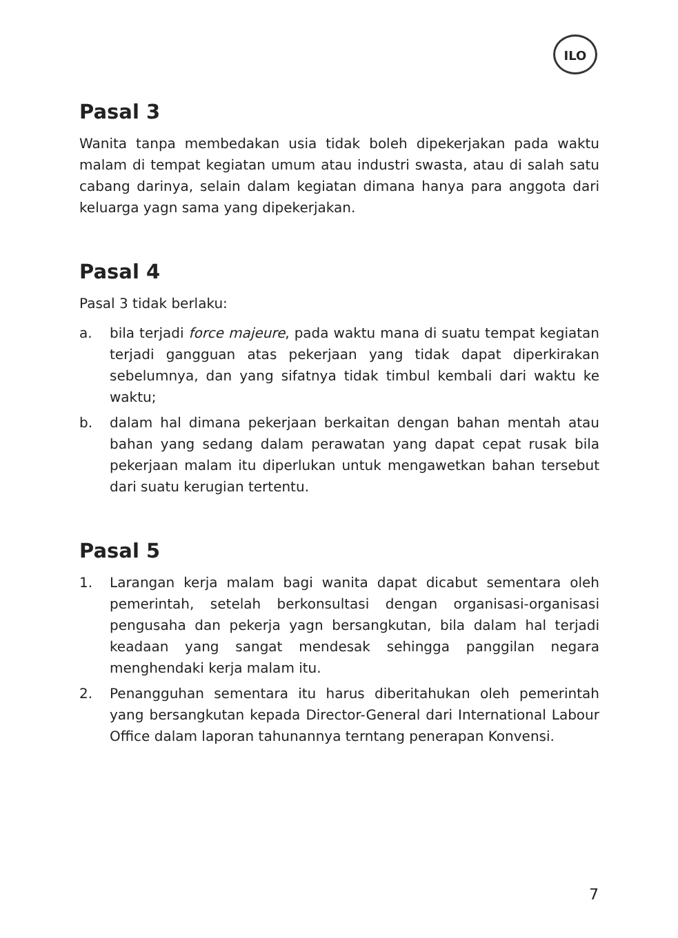ILO
Pasal 3
Wanita tanpa membedakan usia tidak boleh dipekerjakan pada waktu malam di tempat kegiatan umum atau industri swasta, atau di salah satu cabang darinya, selain dalam kegiatan dimana hanya para anggota dari keluarga yagn sama yang dipekerjakan.
Pasal 4
Pasal 3 tidak berlaku:
a. bila terjadi force majeure, pada waktu mana di suatu tempat kegiatan terjadi gangguan atas pekerjaan yang tidak dapat diperkirakan sebelumnya, dan yang sifatnya tidak timbul kembali dari waktu ke waktu;
b. dalam hal dimana pekerjaan berkaitan dengan bahan mentah atau bahan yang sedang dalam perawatan yang dapat cepat rusak bila pekerjaan malam itu diperlukan untuk mengawetkan bahan tersebut dari suatu kerugian tertentu.
Pasal 5
1. Larangan kerja malam bagi wanita dapat dicabut sementara oleh pemerintah, setelah berkonsultasi dengan organisasi-organisasi pengusaha dan pekerja yagn bersangkutan, bila dalam hal terjadi keadaan yang sangat mendesak sehingga panggilan negara menghendaki kerja malam itu.
2. Penangguhan sementara itu harus diberitahukan oleh pemerintah yang bersangkutan kepada Director-General dari International Labour Office dalam laporan tahunannya terntang penerapan Konvensi.
7